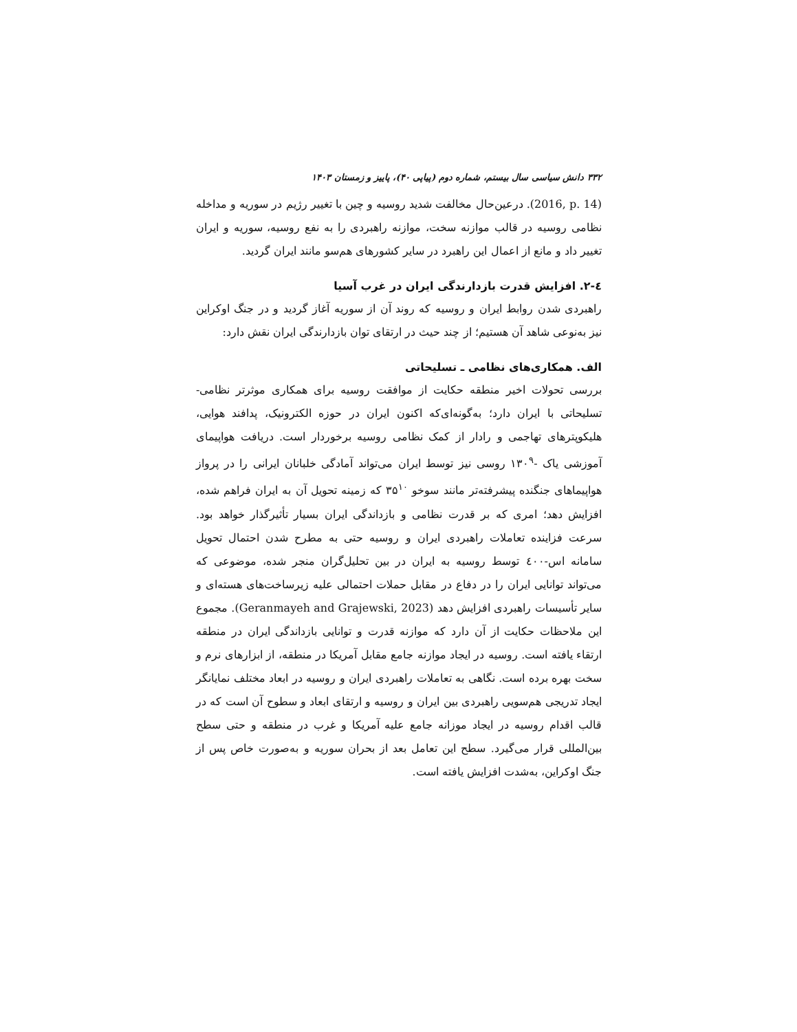۳۳۲ دانش سیاسی سال بیستم، شماره دوم (پیاپی ۴۰)، پاییز و زمستان ۱۴۰۳
(2016, p. 14). درعین‌حال مخالفت شدید روسیه و چین با تغییر رژیم در سوریه و مداخله نظامی روسیه در قالب موازنه سخت، موازنه راهبردی را به نفع روسیه، سوریه و ایران تغییر داد و مانع از اعمال این راهبرد در سایر کشورهای هم‌سو مانند ایران گردید.
٤-٢. افزایش قدرت بازدارندگی ایران در غرب آسیا
راهبردی شدن روابط ایران و روسیه که روند آن از سوریه آغاز گردید و در جنگ اوکراین نیز به‌نوعی شاهد آن هستیم؛ از چند حیث در ارتقای توان بازدارندگی ایران نقش دارد:
الف. همکاری‌های نظامی ـ تسلیحاتی
بررسی تحولات اخیر منطقه حکایت از موافقت روسیه برای همکاری موثرتر نظامی-تسلیحاتی با ایران دارد؛ به‌گونه‌ای‌که اکنون ایران در حوزه الکترونیک، پدافند هوایی، هلیکوپترهای تهاجمی و رادار از کمک نظامی روسیه برخوردار است. دریافت هواپیمای آموزشی یاک -۱۳۰<sup>۹</sup> روسی نیز توسط ایران می‌تواند آمادگی خلبانان ایرانی را در پرواز هواپیماهای جنگنده پیشرفته‌تر مانند سوخو ۳۵<sup>۱۰</sup> که زمینه تحویل آن به ایران فراهم شده، افزایش دهد؛ امری که بر قدرت نظامی و بازداندگی ایران بسیار تأثیرگذار خواهد بود. سرعت فزاینده تعاملات راهبردی ایران و روسیه حتی به مطرح شدن احتمال تحویل سامانه اس-٤٠٠ توسط روسیه به ایران در بین تحلیل‌گران منجر شده، موضوعی که می‌تواند توانایی ایران را در دفاع در مقابل حملات احتمالی علیه زیرساخت‌های هسته‌ای و سایر تأسیسات راهبردی افزایش دهد (Geranmayeh and Grajewski, 2023). مجموع این ملاحظات حکایت از آن دارد که موازنه قدرت و توانایی بازداندگی ایران در منطقه ارتقاء یافته است. روسیه در ایجاد موازنه جامع مقابل آمریکا در منطقه، از ابزارهای نرم و سخت بهره برده است. نگاهی به تعاملات راهبردی ایران و روسیه در ابعاد مختلف نمایانگر ایجاد تدریجی هم‌سویی راهبردی بین ایران و روسیه و ارتقای ابعاد و سطوح آن است که در قالب اقدام روسیه در ایجاد موزانه جامع علیه آمریکا و غرب در منطقه و حتی سطح بین‌المللی قرار می‌گیرد. سطح این تعامل بعد از بحران سوریه و به‌صورت خاص پس از جنگ اوکراین، به‌شدت افزایش یافته است.